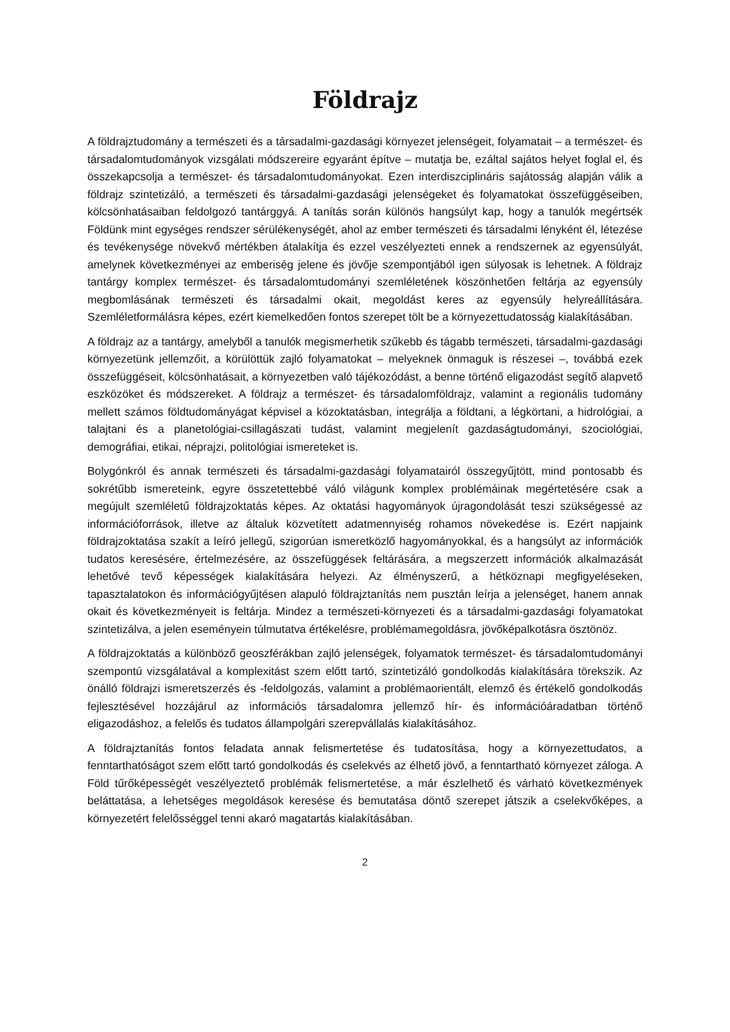Földrajz
A földrajztudomány a természeti és a társadalmi-gazdasági környezet jelenségeit, folyamatait – a természet- és társadalomtudományok vizsgálati módszereire egyaránt építve – mutatja be, ezáltal sajátos helyet foglal el, és összekapcsolja a természet- és társadalomtudományokat. Ezen interdiszciplináris sajátosság alapján válik a földrajz szintetizáló, a természeti és társadalmi-gazdasági jelenségeket és folyamatokat összefüggéseiben, kölcsönhatásaiban feldolgozó tantárggyá. A tanítás során különös hangsúlyt kap, hogy a tanulók megértsék Földünk mint egységes rendszer sérülékenységét, ahol az ember természeti és társadalmi lényként él, létezése és tevékenysége növekvő mértékben átalakítja és ezzel veszélyezteti ennek a rendszernek az egyensúlyát, amelynek következményei az emberiség jelene és jövője szempontjából igen súlyosak is lehetnek. A földrajz tantárgy komplex természet- és társadalomtudományi szemléletének köszönhetően feltárja az egyensúly megbomlásának természeti és társadalmi okait, megoldást keres az egyensúly helyreállítására. Szemléletformálásra képes, ezért kiemelkedően fontos szerepet tölt be a környezettudatosság kialakításában.
A földrajz az a tantárgy, amelyből a tanulók megismerhetik szűkebb és tágabb természeti, társadalmi-gazdasági környezetünk jellemzőit, a körülöttük zajló folyamatokat – melyeknek önmaguk is részesei –, továbbá ezek összefüggéseit, kölcsönhatásait, a környezetben való tájékozódást, a benne történő eligazodást segítő alapvető eszközöket és módszereket. A földrajz a természet- és társadalomföldrajz, valamint a regionális tudomány mellett számos földtudományágat képvisel a közoktatásban, integrálja a földtani, a légkörtani, a hidrológiai, a talajtani és a planetológiai-csillagászati tudást, valamint megjelenít gazdaságtudományi, szociológiai, demográfiai, etikai, néprajzi, politológiai ismereteket is.
Bolygónkról és annak természeti és társadalmi-gazdasági folyamatairól összegyűjtött, mind pontosabb és sokrétűbb ismereteink, egyre összetettebbé váló világunk komplex problémáinak megértetésére csak a megújult szemléletű földrajzoktatás képes. Az oktatási hagyományok újragondolását teszi szükségessé az információforrások, illetve az általuk közvetített adatmennyiség rohamos növekedése is. Ezért napjaink földrajzoktatása szakít a leíró jellegű, szigorúan ismeretközlő hagyományokkal, és a hangsúlyt az információk tudatos keresésére, értelmezésére, az összefüggések feltárására, a megszerzett információk alkalmazását lehetővé tevő képességek kialakítására helyezi. Az élményszerű, a hétköznapi megfigyeléseken, tapasztalatokon és információgyűjtésen alapuló földrajztanítás nem pusztán leírja a jelenséget, hanem annak okait és következményeit is feltárja. Mindez a természeti-környezeti és a társadalmi-gazdasági folyamatokat szintetizálva, a jelen eseményein túlmutatva értékelésre, problémamegoldásra, jövőképalkotásra ösztönöz.
A földrajzoktatás a különböző geoszférákban zajló jelenségek, folyamatok természet- és társadalomtudományi szempontú vizsgálatával a komplexitást szem előtt tartó, szintetizáló gondolkodás kialakítására törekszik. Az önálló földrajzi ismeretszerzés és -feldolgozás, valamint a problémaorientált, elemző és értékelő gondolkodás fejlesztésével hozzájárul az információs társadalomra jellemző hír- és információáradatban történő eligazodáshoz, a felelős és tudatos állampolgári szerepvállalás kialakításához.
A földrajztanítás fontos feladata annak felismertetése és tudatosítása, hogy a környezettudatos, a fenntarthatóságot szem előtt tartó gondolkodás és cselekvés az élhető jövő, a fenntartható környezet záloga. A Föld tűrőképességét veszélyeztető problémák felismertetése, a már észlelhető és várható következmények beláttatása, a lehetséges megoldások keresése és bemutatása döntő szerepet játszik a cselekvőképes, a környezetért felelősséggel tenni akaró magatartás kialakításában.
2